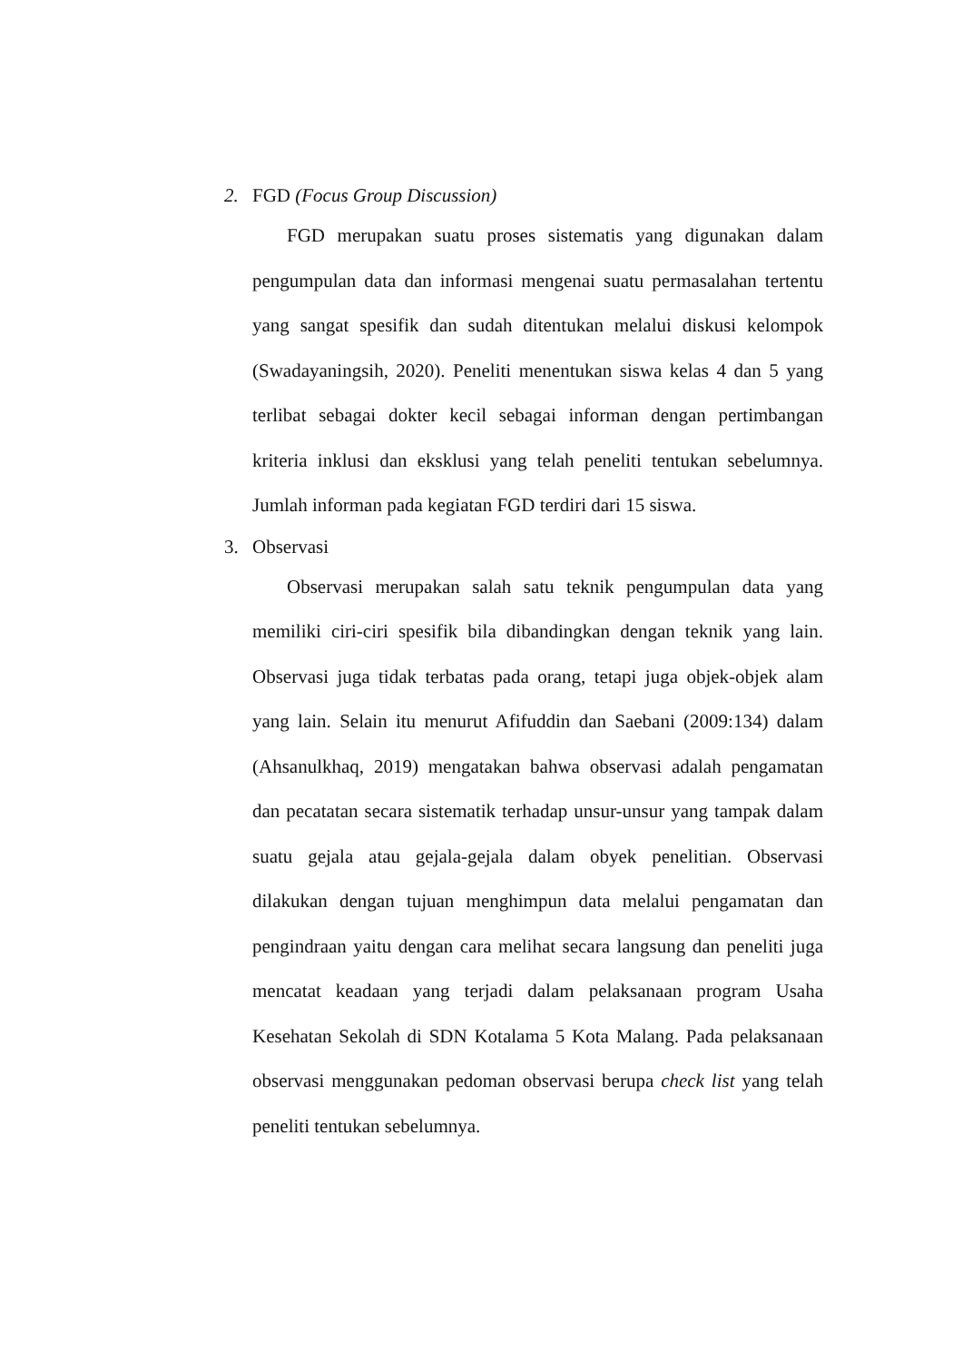2. FGD (Focus Group Discussion)
FGD merupakan suatu proses sistematis yang digunakan dalam pengumpulan data dan informasi mengenai suatu permasalahan tertentu yang sangat spesifik dan sudah ditentukan melalui diskusi kelompok (Swadayaningsih, 2020). Peneliti menentukan siswa kelas 4 dan 5 yang terlibat sebagai dokter kecil sebagai informan dengan pertimbangan kriteria inklusi dan eksklusi yang telah peneliti tentukan sebelumnya. Jumlah informan pada kegiatan FGD terdiri dari 15 siswa.
3. Observasi
Observasi merupakan salah satu teknik pengumpulan data yang memiliki ciri-ciri spesifik bila dibandingkan dengan teknik yang lain. Observasi juga tidak terbatas pada orang, tetapi juga objek-objek alam yang lain. Selain itu menurut Afifuddin dan Saebani (2009:134) dalam (Ahsanulkhaq, 2019) mengatakan bahwa observasi adalah pengamatan dan pecatatan secara sistematik terhadap unsur-unsur yang tampak dalam suatu gejala atau gejala-gejala dalam obyek penelitian. Observasi dilakukan dengan tujuan menghimpun data melalui pengamatan dan pengindraan yaitu dengan cara melihat secara langsung dan peneliti juga mencatat keadaan yang terjadi dalam pelaksanaan program Usaha Kesehatan Sekolah di SDN Kotalama 5 Kota Malang. Pada pelaksanaan observasi menggunakan pedoman observasi berupa check list yang telah peneliti tentukan sebelumnya.